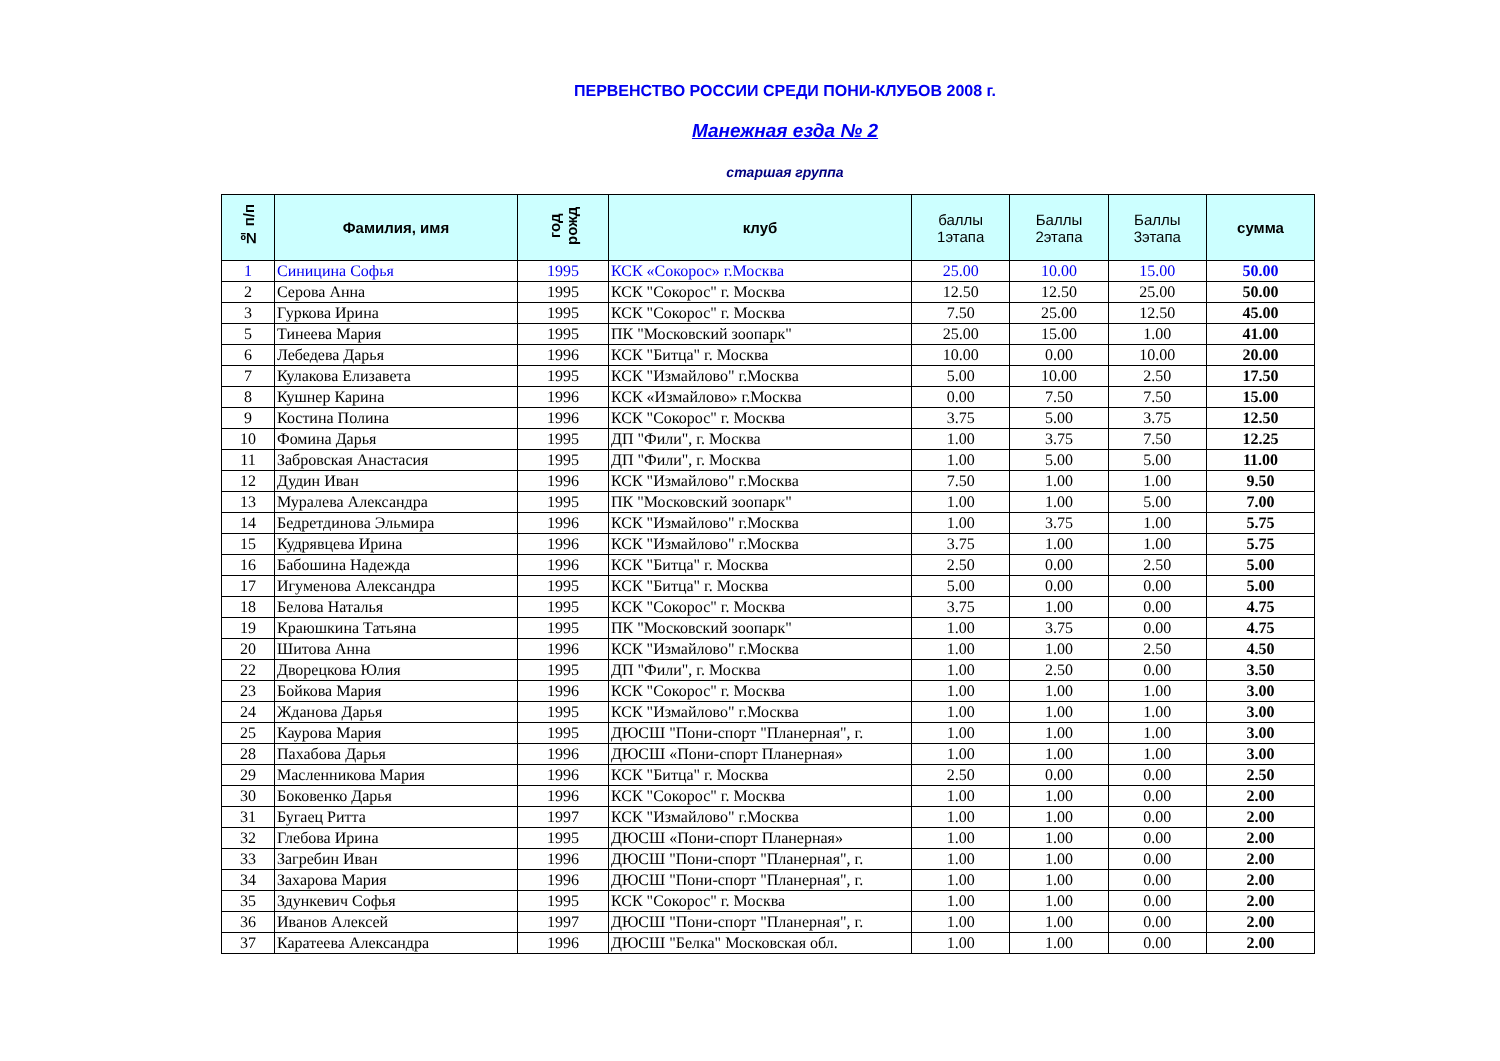ПЕРВЕНСТВО РОССИИ СРЕДИ ПОНИ-КЛУБОВ 2008 г.
Манежная езда № 2
старшая группа
| № п/п | Фамилия, имя | год рожд | клуб | баллы 1этапа | Баллы 2этапа | Баллы 3этапа | сумма |
| --- | --- | --- | --- | --- | --- | --- | --- |
| 1 | Синицина Софья | 1995 | КСК «Сокорос» г.Москва | 25.00 | 10.00 | 15.00 | 50.00 |
| 2 | Серова Анна | 1995 | КСК "Сокорос" г. Москва | 12.50 | 12.50 | 25.00 | 50.00 |
| 3 | Гуркова Ирина | 1995 | КСК "Сокорос" г. Москва | 7.50 | 25.00 | 12.50 | 45.00 |
| 5 | Тинеева Мария | 1995 | ПК "Московский зоопарк" | 25.00 | 15.00 | 1.00 | 41.00 |
| 6 | Лебедева Дарья | 1996 | КСК "Битца" г. Москва | 10.00 | 0.00 | 10.00 | 20.00 |
| 7 | Кулакова Елизавета | 1995 | КСК "Измайлово" г.Москва | 5.00 | 10.00 | 2.50 | 17.50 |
| 8 | Кушнер Карина | 1996 | КСК «Измайлово» г.Москва | 0.00 | 7.50 | 7.50 | 15.00 |
| 9 | Костина Полина | 1996 | КСК "Сокорос" г. Москва | 3.75 | 5.00 | 3.75 | 12.50 |
| 10 | Фомина Дарья | 1995 | ДП "Фили", г. Москва | 1.00 | 3.75 | 7.50 | 12.25 |
| 11 | Забровская Анастасия | 1995 | ДП "Фили", г. Москва | 1.00 | 5.00 | 5.00 | 11.00 |
| 12 | Дудин Иван | 1996 | КСК "Измайлово" г.Москва | 7.50 | 1.00 | 1.00 | 9.50 |
| 13 | Муралева Александра | 1995 | ПК "Московский зоопарк" | 1.00 | 1.00 | 5.00 | 7.00 |
| 14 | Бедретдинова Эльмира | 1996 | КСК "Измайлово" г.Москва | 1.00 | 3.75 | 1.00 | 5.75 |
| 15 | Кудрявцева Ирина | 1996 | КСК "Измайлово" г.Москва | 3.75 | 1.00 | 1.00 | 5.75 |
| 16 | Бабошина Надежда | 1996 | КСК "Битца" г. Москва | 2.50 | 0.00 | 2.50 | 5.00 |
| 17 | Игуменова Александра | 1995 | КСК "Битца" г. Москва | 5.00 | 0.00 | 0.00 | 5.00 |
| 18 | Белова Наталья | 1995 | КСК "Сокорос" г. Москва | 3.75 | 1.00 | 0.00 | 4.75 |
| 19 | Краюшкина Татьяна | 1995 | ПК "Московский зоопарк" | 1.00 | 3.75 | 0.00 | 4.75 |
| 20 | Шитова Анна | 1996 | КСК "Измайлово" г.Москва | 1.00 | 1.00 | 2.50 | 4.50 |
| 22 | Дворецкова Юлия | 1995 | ДП "Фили", г. Москва | 1.00 | 2.50 | 0.00 | 3.50 |
| 23 | Бойкова Мария | 1996 | КСК "Сокорос" г. Москва | 1.00 | 1.00 | 1.00 | 3.00 |
| 24 | Жданова Дарья | 1995 | КСК "Измайлово" г.Москва | 1.00 | 1.00 | 1.00 | 3.00 |
| 25 | Каурова Мария | 1995 | ДЮСШ "Пони-спорт "Планерная", г. | 1.00 | 1.00 | 1.00 | 3.00 |
| 28 | Пахабова Дарья | 1996 | ДЮСШ «Пони-спорт Планерная» | 1.00 | 1.00 | 1.00 | 3.00 |
| 29 | Масленникова Мария | 1996 | КСК "Битца" г. Москва | 2.50 | 0.00 | 0.00 | 2.50 |
| 30 | Боковенко Дарья | 1996 | КСК "Сокорос" г. Москва | 1.00 | 1.00 | 0.00 | 2.00 |
| 31 | Бугаец Ритта | 1997 | КСК "Измайлово" г.Москва | 1.00 | 1.00 | 0.00 | 2.00 |
| 32 | Глебова Ирина | 1995 | ДЮСШ «Пони-спорт Планерная» | 1.00 | 1.00 | 0.00 | 2.00 |
| 33 | Загребин Иван | 1996 | ДЮСШ "Пони-спорт "Планерная", г. | 1.00 | 1.00 | 0.00 | 2.00 |
| 34 | Захарова Мария | 1996 | ДЮСШ "Пони-спорт "Планерная", г. | 1.00 | 1.00 | 0.00 | 2.00 |
| 35 | Здункевич Софья | 1995 | КСК "Сокорос" г. Москва | 1.00 | 1.00 | 0.00 | 2.00 |
| 36 | Иванов Алексей | 1997 | ДЮСШ "Пони-спорт "Планерная", г. | 1.00 | 1.00 | 0.00 | 2.00 |
| 37 | Каратеева Александра | 1996 | ДЮСШ "Белка" Московская обл. | 1.00 | 1.00 | 0.00 | 2.00 |